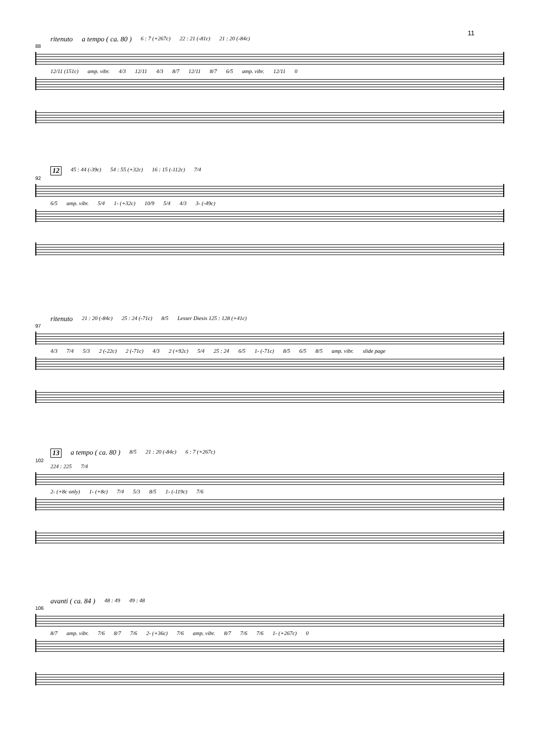11
ritenuto a tempo ( ca. 80 ) 6 : 7 (+267c) 22 : 21 (-81c) 21 : 20 (-84c)
88
12/11 (151c) amp. vibr. 4/3 12/11 4/3 8/7 12/11 8/7 6/5 amp. vibr. 12/11 0
12 45 : 44 (-39c) 54 : 55 (+32c) 16 : 15 (-112c) 7/4
92
6/5 amp. vibr. 5/4 1- (+32c) 10/9 5/4 4/3 3- (-49c)
ritenuto 21 : 20 (-84c) 25 : 24 (-71c) 8/5 Lesser Diesis 125 : 128 (+41c)
97
4/3 7/4 5/3 2 (-22c) 2 (-71c) 4/3 2 (+92c) 5/4 25 : 24 6/5 1- (-71c) 8/5 6/5 8/5 amp. vibr. slide page
13 a tempo ( ca. 80 ) 8/5 21 : 20 (-84c) 6 : 7 (+267c)
102
224 : 225 7/4
2- (+8c only) 1- (+8c) 7/4 5/3 8/5 1- (-119c) 7/6
avanti ( ca. 84 ) 48 : 49 49 : 48
106
8/7 amp. vibr. 7/6 8/7 7/6 2- (+36c) 7/6 amp. vibr. 8/7 7/6 7/6 1- (+267c) 0